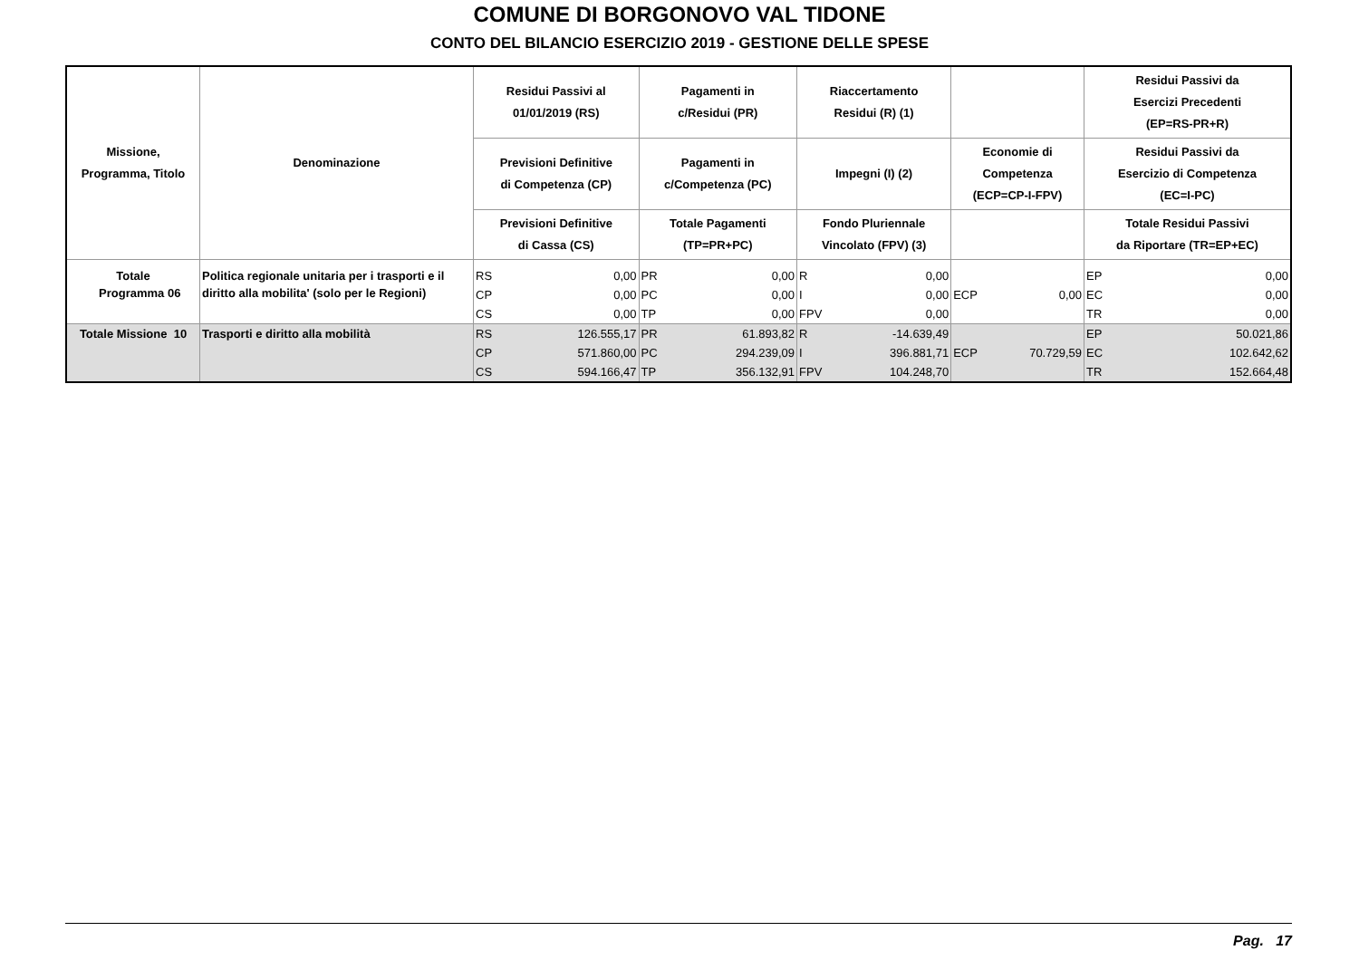COMUNE DI BORGONOVO VAL TIDONE
CONTO DEL BILANCIO ESERCIZIO 2019 - GESTIONE DELLE SPESE
| Missione, Programma, Titolo | Denominazione | Residui Passivi al 01/01/2019 (RS) | | Pagamenti in c/Residui (PR) | | Riaccertamento Residui (R) (1) | | | | Residui Passivi da Esercizi Precedenti (EP=RS-PR+R) | |
| --- | --- | --- | --- | --- | --- | --- | --- | --- | --- | --- | --- |
| | | Previsioni Definitive di Competenza (CP) | | Pagamenti in c/Competenza (PC) | | Impegni (I) (2) | | Economie di Competenza (ECP=CP-I-FPV) | | Residui Passivi da Esercizio di Competenza (EC=I-PC) | |
| | | Previsioni Definitive di Cassa (CS) | | Totale Pagamenti (TP=PR+PC) | | Fondo Pluriennale Vincolato (FPV) (3) | | | | Totale Residui Passivi da Riportare (TR=EP+EC) | |
| Totale Programma 06 | Politica regionale unitaria per i trasporti e il diritto alla mobilita' (solo per le Regioni) | RS | 0,00 | PR | 0,00 | R | 0,00 | | | EP | 0,00 |
| | | CP | 0,00 | PC | 0,00 | I | 0,00 | ECP | 0,00 | EC | 0,00 |
| | | CS | 0,00 | TP | 0,00 | FPV | 0,00 | | | TR | 0,00 |
| Totale Missione 10 | Trasporti e diritto alla mobilità | RS | 126.555,17 | PR | 61.893,82 | R | -14.639,49 | | | EP | 50.021,86 |
| | | CP | 571.860,00 | PC | 294.239,09 | I | 396.881,71 | ECP | 70.729,59 | EC | 102.642,62 |
| | | CS | 594.166,47 | TP | 356.132,91 | FPV | 104.248,70 | | | TR | 152.664,48 |
Pag. 17